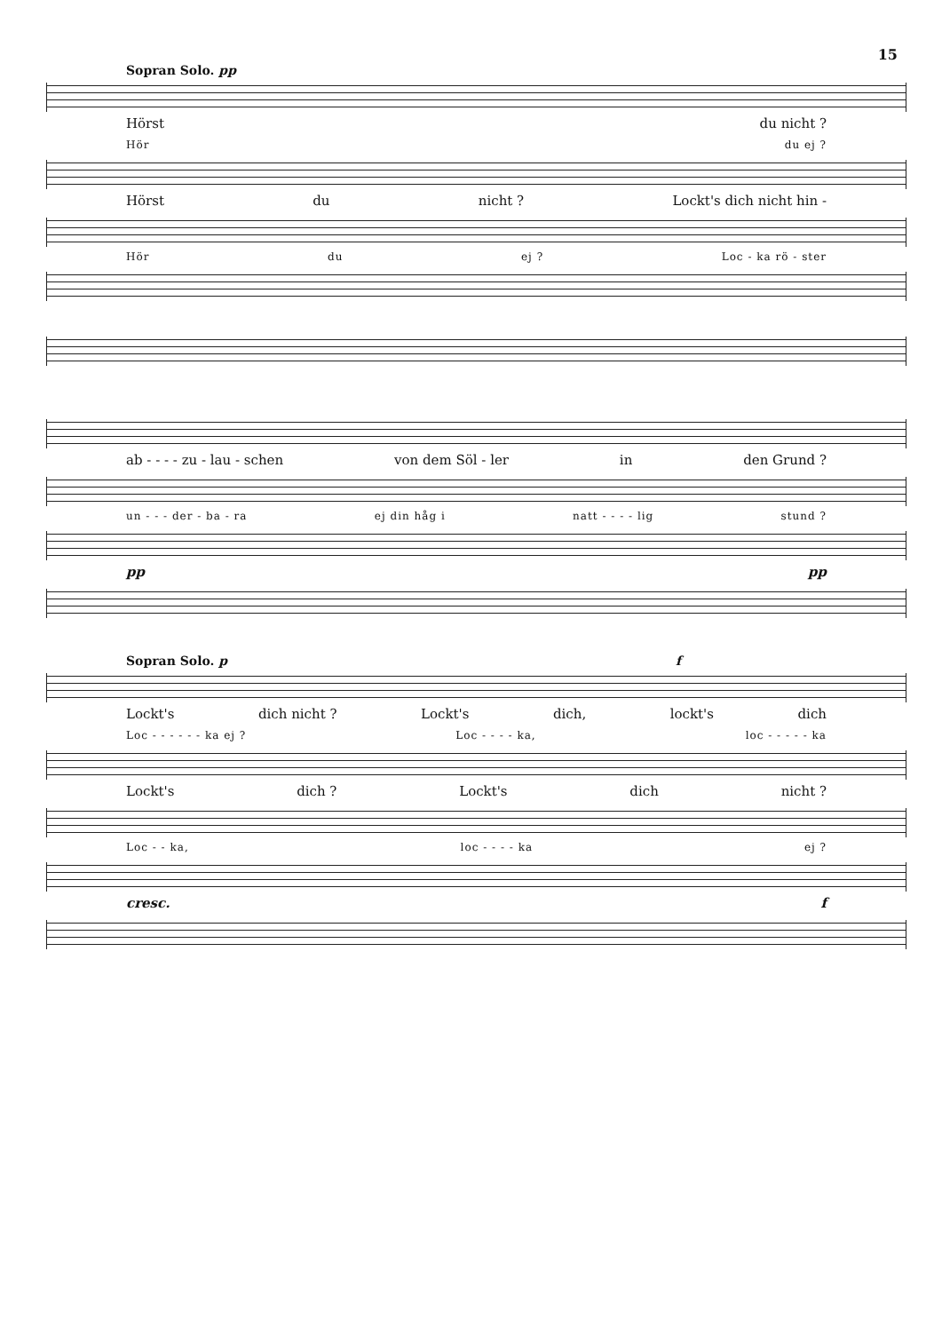15
Sopran Solo. pp
Hörst du nicht ?
Hör du ej ?
Hörst du nicht ? Lockt's dich nicht hin -
Hör du ej ? Loc - ka rö - ster
ab - - - - zu - lau - schen von dem Söl - ler in den Grund ?
un - - - der - ba - ra ej din håg i natt - - - - lig stund ?
pp pp
Sopran Solo. p f
Lockt's dich nicht ? Lockt's dich, lockt's dich
Loc - - - - - - ka ej ? Loc - - - - ka, loc - - - - - ka
Lockt's dich ? Lockt's dich nicht ?
Loc - - ka, loc - - - - ka ej ?
cresc. f